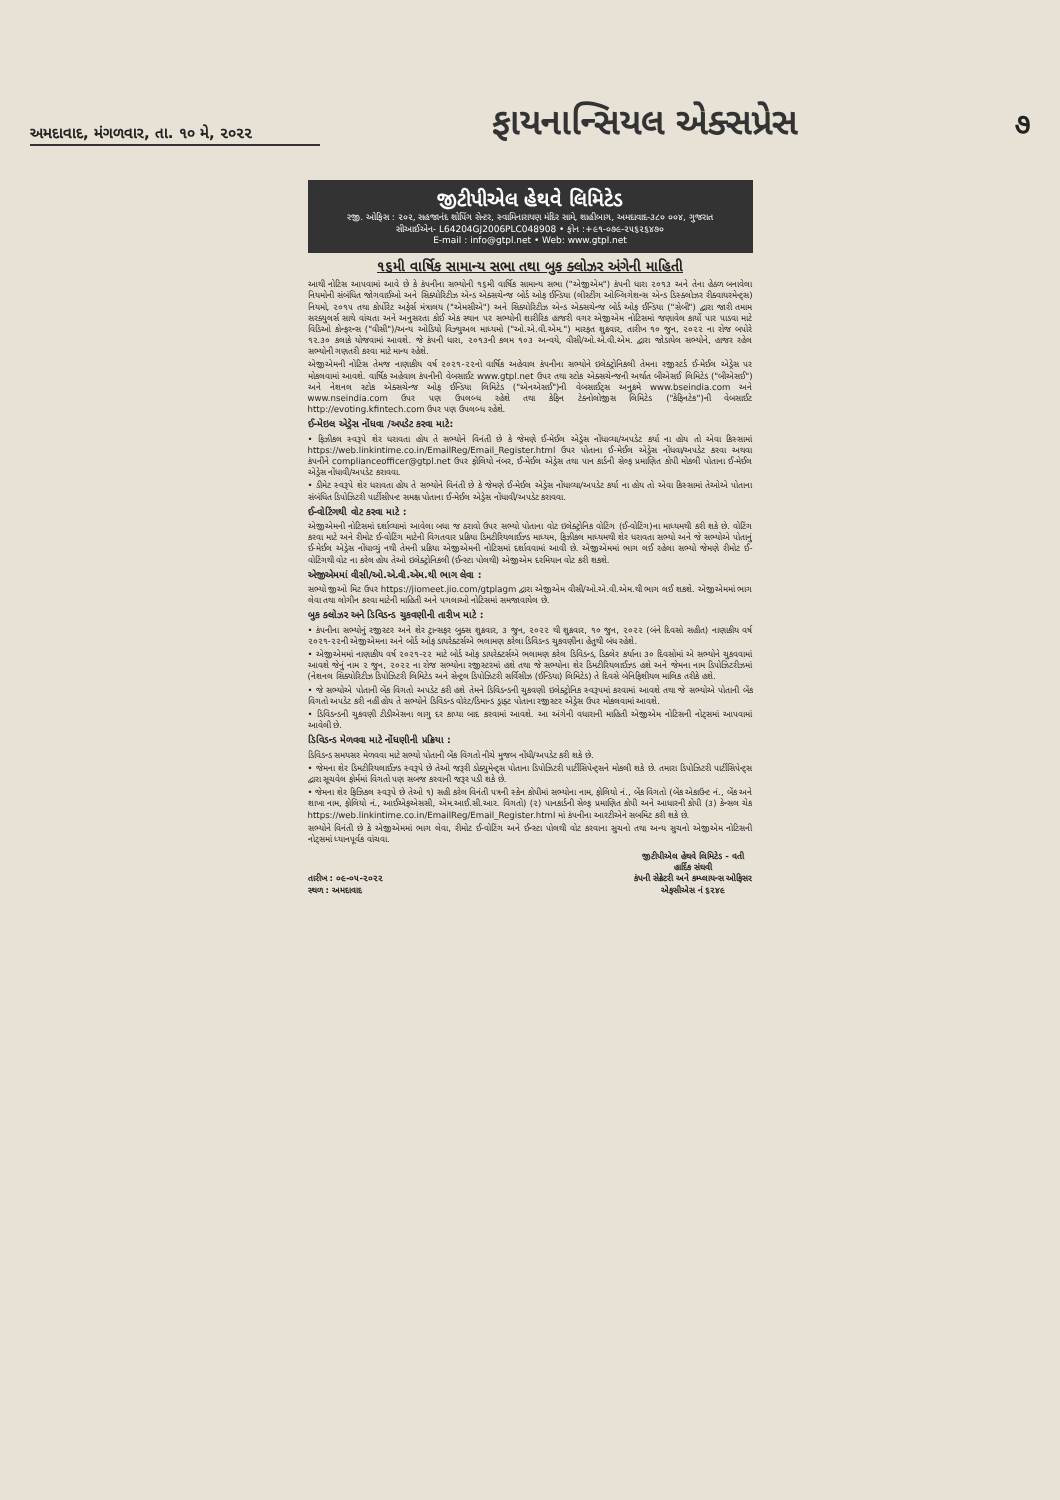અમદાવાદ, મંગળવાર, તા. ૧૦ મે, ૨૦૨૨
ફાયનાન્સિયલ એક્સપ્રેસ
૭
જીટીપીએલ હેથવે લિમિટેડ
રજી. ઓફિસ : ૨૦૨, સહજાનંદ શોપિંગ સેન્ટર, સ્વામિનારાયણ મંદિર સામે, શાહીબાગ, અમદાવાદ-૩૮૦ ૦૦૪, ગુજરાત
સીઆઈએન- L64204GJ2006PLC048908 • ફોન :+૯૧-૦૭૯-૨૫૬૨૬૪૭૦
E-mail : info@gtpl.net • Web: www.gtpl.net
૧૬મી વાર્ષિક સામાન્ય સભા તથા બુક ક્લોઝર અંગેની માહિતી
આથી નોટિસ આપવામાં આવે છે કે કંપનીના સભ્યોની ૧૬મી વાર્ષિક સામાન્ય સભા ("એજીએમ") કંપની ધારા ૨૦૧૩ અને તેના હેઠળ બનાવેલા નિયમોની સંબંધિત જોગવાઈઓ અને સિક્યોરિટીઝ એન્ડ એક્સચેન્જ બોર્ડ ઓફ ઈન્ડિયા (લીસ્ટીંગ ઓબ્લિગેશન્સ એન્ડ ડિસ્ક્લોઝર રીક્વાયરમેન્ટ્સ) નિયમો, ૨૦૧૫ તથા કોર્પોરેટ અફેર્સ મંત્રાલય ("એમસીએ") અને સિક્યોરિટીઝ એન્ડ એક્સચેન્જ બોર્ડ ઓફ ઈન્ડિયા ("સેબી") દ્વારા જારી તમામ સરક્યુલર્સ સાથે વાંચતા અને અનુસરતા કોઈ એક સ્થાન પર સભ્યોની શારીરિક હાજરી વગર એજીએમ નોટિસમાં જણાવેલ કાર્યો પાર પાડવા માટે વિડિઓ કોન્ફરન્સ ("વીસી")/અન્ય ઓડિયો વિઝ્યુઅલ માધ્યમો ("ઓ.એ.વી.એમ.") મારફત શુક્રવાર, તારીખ ૧૦ જુન, ૨૦૨૨ ના રોજ બપોરે ૧૨.૩૦ કલાકે યોજવામાં આવશે. જે કંપની ધારા, ૨૦૧૩ની કલમ ૧૦૩ અન્વયે, વીસી/ઓ.એ.વી.એમ. દ્વારા જોડાયેલ સભ્યોને, હાજર રહેલ સભ્યોની ગણતરી કરવા માટે માન્ય રહેશે.
એજીએમની નોટિસ તેમજ નાણાકીય વર્ષ ૨૦૨૧-૨૨નો વાર્ષિક અહેવાલ કંપનીના સભ્યોને ઇલેક્ટ્રોનિકલી તેમના રજીસ્ટર્ડ ઈ-મેઈલ એડ્રેસ પર મોકલવામાં આવશે. વાર્ષિક અહેવાલ કંપનીની વેબસાઈટ www.gtpl.net ઉપર તથા સ્ટોક એક્સચેન્જની અર્થાત બીએસઈ લિમિટેડ ("બીએસઈ") અને નેશનલ સ્ટોક એક્સચેન્જ ઓફ ઈન્ડિયા લિમિટેડ ("એનએસઈ")ની વેબસાઈટ્સ અનુક્રમે www.bseindia.com અને www.nseindia.com ઉપર પણ ઉપલબ્ધ રહેશે તથા કેફિન ટેક્નોલોજીસ લિમિટેડ ("કેફિનટેક")ની વેબસાઈટ http://evoting.kfintech.com ઉપર પણ ઉપલબ્ધ રહેશે.
ઈ-મેઇલ એડ્રેસ નોંધવા /અપડેટ કરવા માટે:
• ફિઝીકલ સ્વરૂપે શેર ધરાવતા હોય તે સભ્યોને વિનંતી છે કે જેમણે ઈ-મેઈલ એડ્રેસ નોંધાવ્યા/અપડેટ કર્યા ના હોય તો એવા કિસ્સામાં https://web.linkintime.co.in/EmailReg/Email_Register.html ઉપર પોતાના ઈ-મેઈલ એડ્રેસ નોંધવા/અપડેટ કરવા અથવા કંપનીને complianceofficer@gtpl.net ઉપર ફોલિયો નંબર, ઈ-મેઈલ એડ્રેસ તથા પાન કાર્ડની સેલ્ફ પ્રમાણિત કોપી મોકલી પોતાના ઈ-મેઈલ એડ્રેસ નોંધાવી/અપડેટ કરાવવા.
• ડીમેટ સ્વરૂપે શેર ધરાવતા હોય તે સભ્યોને વિનંતી છે કે જેમણે ઈ-મેઈલ એડ્રેસ નોંધાવ્યા/અપડેટ કર્યા ના હોય તો એવા કિસ્સામાં તેઓએ પોતાના સંબંધિત ડિપોઝિટરી પાર્ટીસીપન્ટ સમક્ષ પોતાના ઈ-મેઈલ એડ્રેસ નોંધાવી/અપડેટ કરાવવા.
ઈ-વોટિંગથી વોટ કરવા માટે :
એજીએમની નોટિસમાં દર્શાવ્યામાં આવેલા બધા જ ઠરાવો ઉપર સભ્યો પોતાના વોટ ઇલેક્ટ્રોનિક વોટિંગ (ઈ-વોટિંગ)ના માધ્યમથી કરી શકે છે. વોટિંગ કરવા માટે અને રીમોટ ઈ-વોટિંગ માટેની વિગતવાર પ્રક્રિયા ડિમટીરિયલાઈઝ્ડ માધ્યમ, ફિઝીકલ માધ્યમથી શેર ધરાવતા સભ્યો અને જે સભ્યોએ પોતાનું ઈ-મેઈલ એડ્રેસ નોંધાવ્યું નથી તેમની પ્રક્રિયા એજીએમની નોટિસમાં દર્શાવવામાં આવી છે. એજીએમમાં ભાગ લઈ રહેલા સભ્યો જેમણે રીમોટ ઈ-વોટિંગથી વોટ ના કરેલ હોય તેઓ ઇલેક્ટ્રોનિકલી (ઈન્સ્ટા પોલથી) એજીએમ દરમિયાન વોટ કરી શકશે.
એજીએમમાં વીસી/ઓ.એ.વી.એમ.થી ભાગ લેવા :
સભ્યો જીઓ મિટ ઉપર https://jiomeet.jio.com/gtplagm દ્વારા એજીએમ વીસી/ઓ.એ.વી.એમ.થી ભાગ લઈ શકશે. એજીએમમાં ભાગ લેવા તથા લોગીન કરવા માટેની માહિતી અને પગલાઓ નોટિસમાં સમજાવાયેલ છે.
બુક ક્લોઝર અને ડિવિડન્ડ ચુકવણીની તારીખ માટે :
• કંપનીના સભ્યોનું રજીસ્ટર અને શેર ટ્રાન્સફર બુક્સ શુક્રવાર, ૩ જુન, ૨૦૨૨ થી શુક્રવાર, ૧૦ જુન, ૨૦૨૨ (બંને દિવસો સહીત) નાણાકીય વર્ષ ૨૦૨૧-૨૨ની એજીએમના અને બોર્ડ ઓફ ડાયરેક્ટર્સએ ભલામણ કરેલા ડિવિડન્ડ ચુકવણીના હેતુથી બંધ રહેશે.
• એજીએમમાં નાણાકીય વર્ષ ૨૦૨૧-૨૨ માટે બોર્ડ ઓફ ડાયરેક્ટર્સએ ભલામણ કરેલ ડિવિડન્ડ, ડિક્લેર કર્યાના ૩૦ દિવસોમાં એ સભ્યોને ચુકવવામાં આવશે જેનું નામ ૨ જુન, ૨૦૨૨ ના રોજ સભ્યોના રજીસ્ટરમાં હશે તથા જે સભ્યોના શેર ડિમટીરિયલાઈઝ્ડ હશે અને જેમના નામ ડિપોઝિટરીઝમાં (નેશનલ સિક્યોરિટીઝ ડિપોઝિટરી લિમિટેડ અને સેન્ટ્રલ ડિપોઝિટરી સર્વિસીઝ (ઈન્ડિયા) લિમિટેડ) તે દિવસે બેનિફિશીયલ માલિક તરીકે હશે.
• જે સભ્યોએ પોતાની બેંક વિગતો અપડેટ કરી હશે તેમને ડિવિડન્ડની ચુકવણી ઇલેક્ટ્રોનિક સ્વરૂપમાં કરવામાં આવશે તથા જે સભ્યોએ પોતાની બેંક વિગતો અપડેટ કરી નહીં હોય તે સભ્યોને ડિવિડન્ડ વોરંટ/ડિમાન્ડ ડ્રાફ્ટ પોતાના રજીસ્ટર એડ્રેસ ઉપર મોકલવામાં આવશે.
• ડિવિડન્ડની ચુકવણી ટીડીએસના લાગુ દર કાપ્યા બાદ કરવામાં આવશે. આ અંગેની વધારાની માહિતી એજીએમ નોટિસની નોટ્સમાં આપવામાં આવેલી છે.
ડિવિડન્ડ મેળવવા માટે નોંધણીની પ્રક્રિયા :
ડિવિડન્ડ સમયસર મેળવવા માટે સભ્યો પોતાની બેંક વિગતો નીચે મુજબ નોંધી/અપડેટ કરી શકે છે.
• જેમના શેર ડિમટીરિયલાઈઝ્ડ સ્વરૂપે છે તેઓ જરૂરી ડોક્યુમેન્ટ્સ પોતાના ડિપોઝિટરી પાર્ટીસિપેન્ટ્સને મોકલી શકે છે. તમારા ડિપોઝિટરી પાર્ટીસિપેન્ટ્સ દ્વારા સૂચવેલ ફોર્મમાં વિગતો પણ સબજ કરવાની જરૂર પડી શકે છે.
• જેમના શેર ફિઝિકલ સ્વરૂપે છે તેઓ ૧) સહી કરેલ વિનંતી પત્રની સ્કેન કોપીમાં સભ્યોના નામ, ફોલિયો નં., બેંક વિગતો (બેંક એકાઉન્ટ નં., બેંક અને શાખા નામ, ફોલિયો નં., આઈએફએસસી, એમ.આઈ.સી.આર. વિગતો) (૨) પાનકાર્ડની સેલ્ફ પ્રમાણિત કોપી અને આધારની કોપી (૩) કેન્સલ ચેક https://web.linkintime.co.in/EmailReg/Email_Register.html માં કંપનીના આરટીએને સબમિટ કરી શકે છે.
સભ્યોને વિનંતી છે કે એજીએમમાં ભાગ લેવા, રીમોટ ઈ-વોટિંગ અને ઈન્સ્ટા પોલથી વોટ કરવાના સુચનો તથા અન્ય સુચનો એજીએમ નોટિસની નોટ્સમાં ધ્યાનપૂર્વક વાંચવા.
તારીખ : ૦૯-૦૫-૨૦૨૨
સ્થળ : અમદાવાદ
જીટીપીએલ હેથવે લિમિટેડ - વતી
હાર્દિક સંઘવી
કંપની સેક્રેટરી અને કમ્પ્લાયન્સ ઓફિસર
એફસીએસ નં ૬૨૪૯